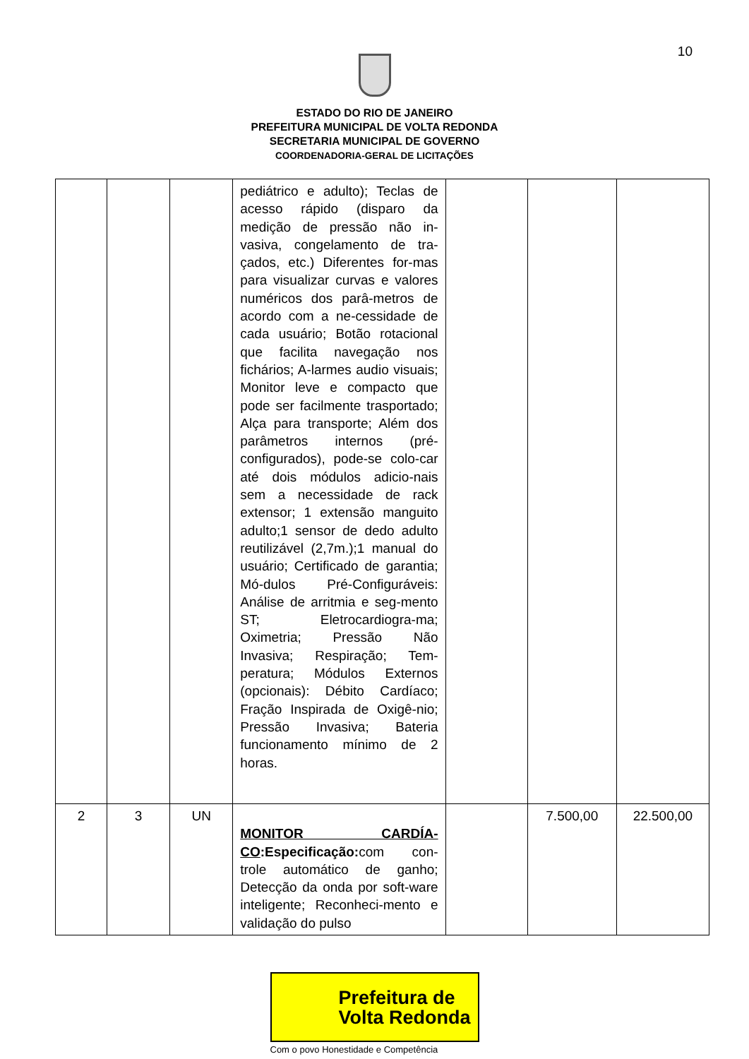10
ESTADO DO RIO DE JANEIRO
PREFEITURA MUNICIPAL DE VOLTA REDONDA
SECRETARIA MUNICIPAL DE GOVERNO
COORDENADORIA-GERAL DE LICITAÇÕES
| | | | pediátrico e adulto); Teclas de acesso rápido (disparo da medição de pressão não in-vasiva, congelamento de tra-çados, etc.) Diferentes for-mas para visualizar curvas e valores numéricos dos parâ-metros de acordo com a ne-cessidade de cada usuário; Botão rotacional que facilita navegação nos fichários; A-larmes audio visuais; Monitor leve e compacto que pode ser facilmente trasportado; Alça para transporte; Além dos parâmetros internos (pré-configurados), pode-se colo-car até dois módulos adicio-nais sem a necessidade de rack extensor; 1 extensão manguito adulto;1 sensor de dedo adulto reutilizável (2,7m.);1 manual do usuário; Certificado de garantia; Mó-dulos Pré-Configuráveis: Análise de arritmia e seg-mento ST; Eletrocardiogra-ma; Oximetria; Pressão Não Invasiva; Respiração; Tem-peratura; Módulos Externos (opcionais): Débito Cardíaco; Fração Inspirada de Oxigê-nio; Pressão Invasiva; Bateria funcionamento mínimo de 2 horas. | | | |
| 2 | 3 | UN | MONITOR CARDÍA-CO :Especificação: com con-trole automático de ganho; Detecção da onda por soft-ware inteligente; Reconheci-mento e validação do pulso | | 7.500,00 | 22.500,00 |
Prefeitura de
Volta Redonda
Com o povo Honestidade e Competência